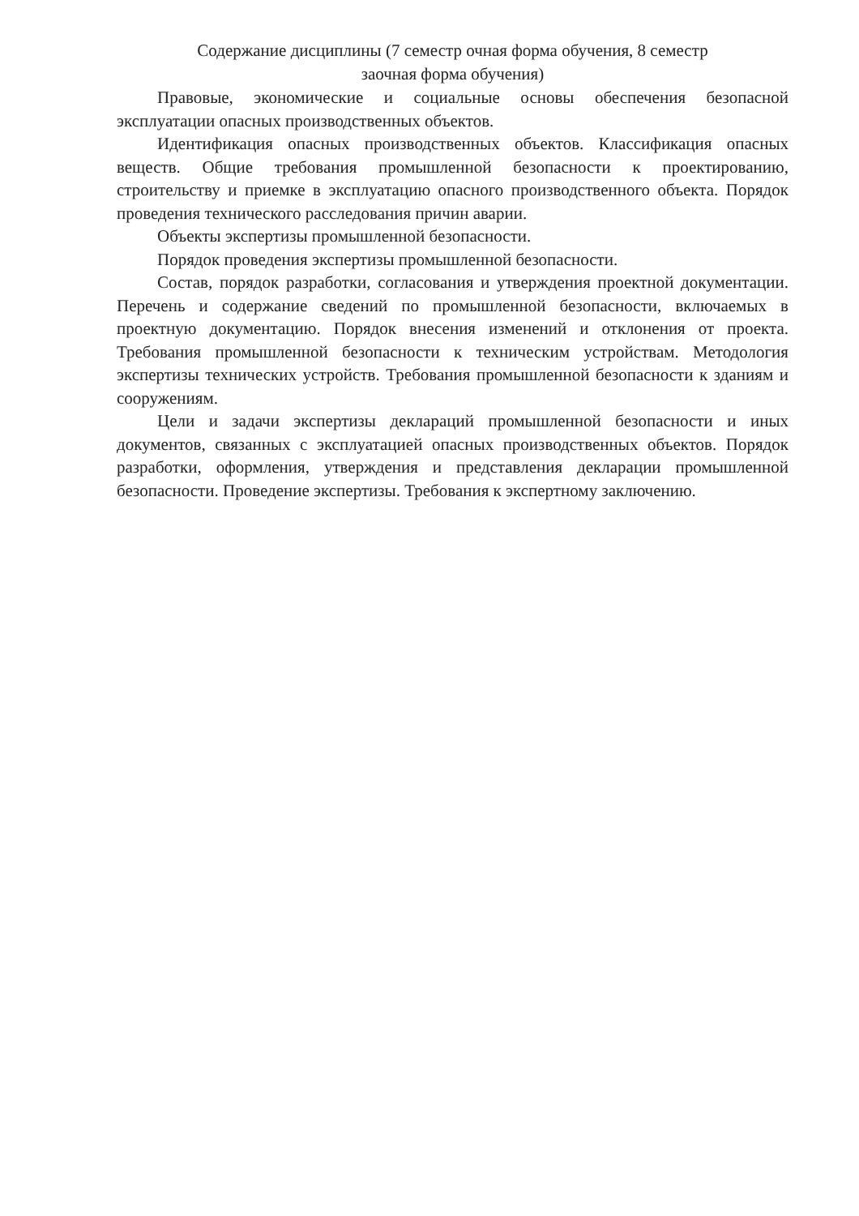Содержание дисциплины (7 семестр очная форма обучения, 8 семестр
заочная форма обучения)
Правовые, экономические и социальные основы обеспечения безопасной эксплуатации опасных производственных объектов.
Идентификация опасных производственных объектов. Классификация опасных веществ. Общие требования промышленной безопасности к проектированию, строительству и приемке в эксплуатацию опасного производственного объекта. Порядок проведения технического расследования причин аварии.
Объекты экспертизы промышленной безопасности.
Порядок проведения экспертизы промышленной безопасности.
Состав, порядок разработки, согласования и утверждения проектной документации. Перечень и содержание сведений по промышленной безопасности, включаемых в проектную документацию. Порядок внесения изменений и отклонения от проекта. Требования промышленной безопасности к техническим устройствам. Методология экспертизы технических устройств. Требования промышленной безопасности к зданиям и сооружениям.
Цели и задачи экспертизы деклараций промышленной безопасности и иных документов, связанных с эксплуатацией опасных производственных объектов. Порядок разработки, оформления, утверждения и представления декларации промышленной безопасности. Проведение экспертизы. Требования к экспертному заключению.